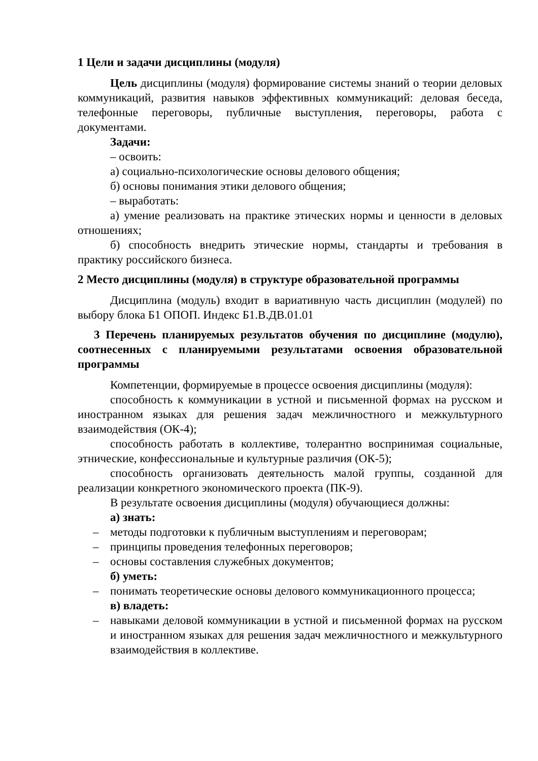1 Цели и задачи дисциплины (модуля)
Цель дисциплины (модуля) формирование системы знаний о теории деловых коммуникаций, развития навыков эффективных коммуникаций: деловая беседа, телефонные переговоры, публичные выступления, переговоры, работа с документами.
Задачи:
– освоить:
а) социально-психологические основы делового общения;
б) основы понимания этики делового общения;
– выработать:
а) умение реализовать на практике этических нормы и ценности в деловых отношениях;
б) способность внедрить этические нормы, стандарты и требования в практику российского бизнеса.
2 Место дисциплины (модуля) в структуре образовательной программы
Дисциплина (модуль) входит в вариативную часть дисциплин (модулей) по выбору блока Б1 ОПОП. Индекс Б1.В.ДВ.01.01
3 Перечень планируемых результатов обучения по дисциплине (модулю), соотнесенных с планируемыми результатами освоения образовательной программы
Компетенции, формируемые в процессе освоения дисциплины (модуля):
способность к коммуникации в устной и письменной формах на русском и иностранном языках для решения задач межличностного и межкультурного взаимодействия (ОК-4);
способность работать в коллективе, толерантно воспринимая социальные, этнические, конфессиональные и культурные различия (ОК-5);
способность организовать деятельность малой группы, созданной для реализации конкретного экономического проекта (ПК-9).
В результате освоения дисциплины (модуля) обучающиеся должны:
а) знать:
– методы подготовки к публичным выступлениям и переговорам;
– принципы проведения телефонных переговоров;
– основы составления служебных документов;
б) уметь:
– понимать теоретические основы делового коммуникационного процесса;
в) владеть:
– навыками деловой коммуникации в устной и письменной формах на русском и иностранном языках для решения задач межличностного и межкультурного взаимодействия в коллективе.